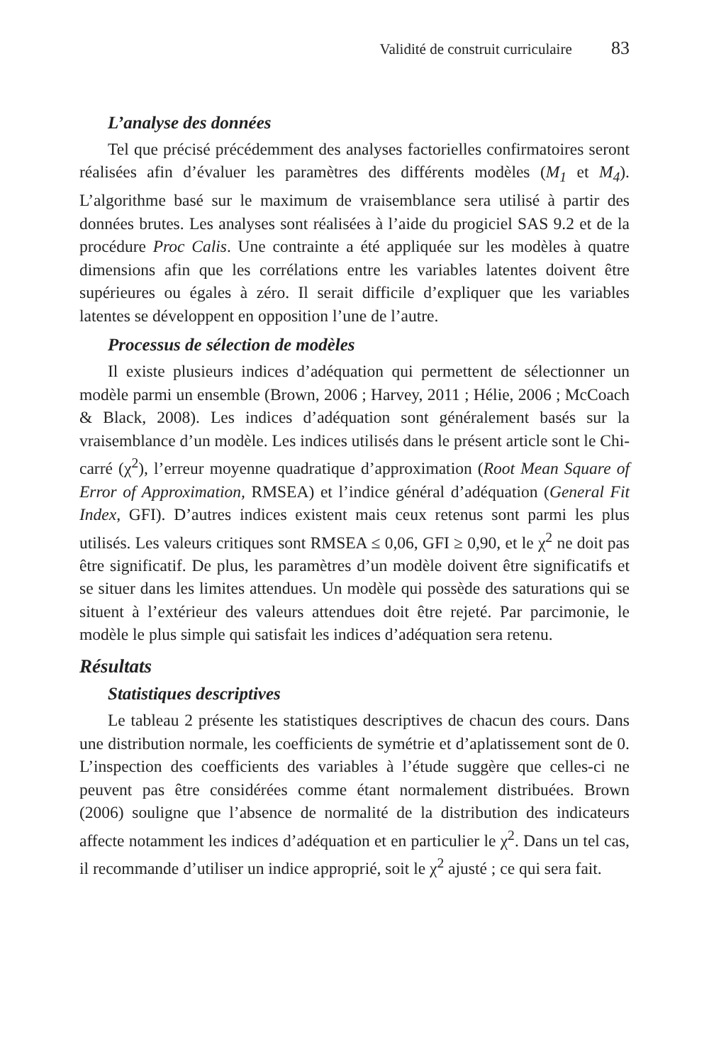Validité de construit curriculaire 83
L’analyse des données
Tel que précisé précédemment des analyses factorielles confirmatoires seront réalisées afin d’évaluer les paramètres des différents modèles (M<sub>1</sub> et M<sub>4</sub>). L’algorithme basé sur le maximum de vraisemblance sera utilisé à partir des données brutes. Les analyses sont réalisées à l’aide du progiciel SAS 9.2 et de la procédure Proc Calis. Une contrainte a été appliquée sur les modèles à quatre dimensions afin que les corrélations entre les variables latentes doivent être supérieures ou égales à zéro. Il serait difficile d’expliquer que les variables latentes se développent en opposition l’une de l’autre.
Processus de sélection de modèles
Il existe plusieurs indices d’adéquation qui permettent de sélectionner un modèle parmi un ensemble (Brown, 2006 ; Harvey, 2011 ; Hélie, 2006 ; McCoach & Black, 2008). Les indices d’adéquation sont généralement basés sur la vraisemblance d’un modèle. Les indices utilisés dans le présent article sont le Chi-carré (χ<sup>2</sup>), l’erreur moyenne quadratique d’approximation (Root Mean Square of Error of Approximation, RMSEA) et l’indice général d’adéquation (General Fit Index, GFI). D’autres indices existent mais ceux retenus sont parmi les plus utilisés. Les valeurs critiques sont RMSEA ≤ 0,06, GFI ≥ 0,90, et le χ<sup>2</sup> ne doit pas être significatif. De plus, les paramètres d’un modèle doivent être significatifs et se situer dans les limites attendues. Un modèle qui possède des saturations qui se situent à l’extérieur des valeurs attendues doit être rejeté. Par parcimonie, le modèle le plus simple qui satisfait les indices d’adéquation sera retenu.
Résultats
Statistiques descriptives
Le tableau 2 présente les statistiques descriptives de chacun des cours. Dans une distribution normale, les coefficients de symétrie et d’aplatissement sont de 0. L’inspection des coefficients des variables à l’étude suggère que celles-ci ne peuvent pas être considérées comme étant normalement distribuées. Brown (2006) souligne que l’absence de normalité de la distribution des indicateurs affecte notamment les indices d’adéquation et en particulier le χ<sup>2</sup>. Dans un tel cas, il recommande d’utiliser un indice approprié, soit le χ<sup>2</sup> ajusté ; ce qui sera fait.